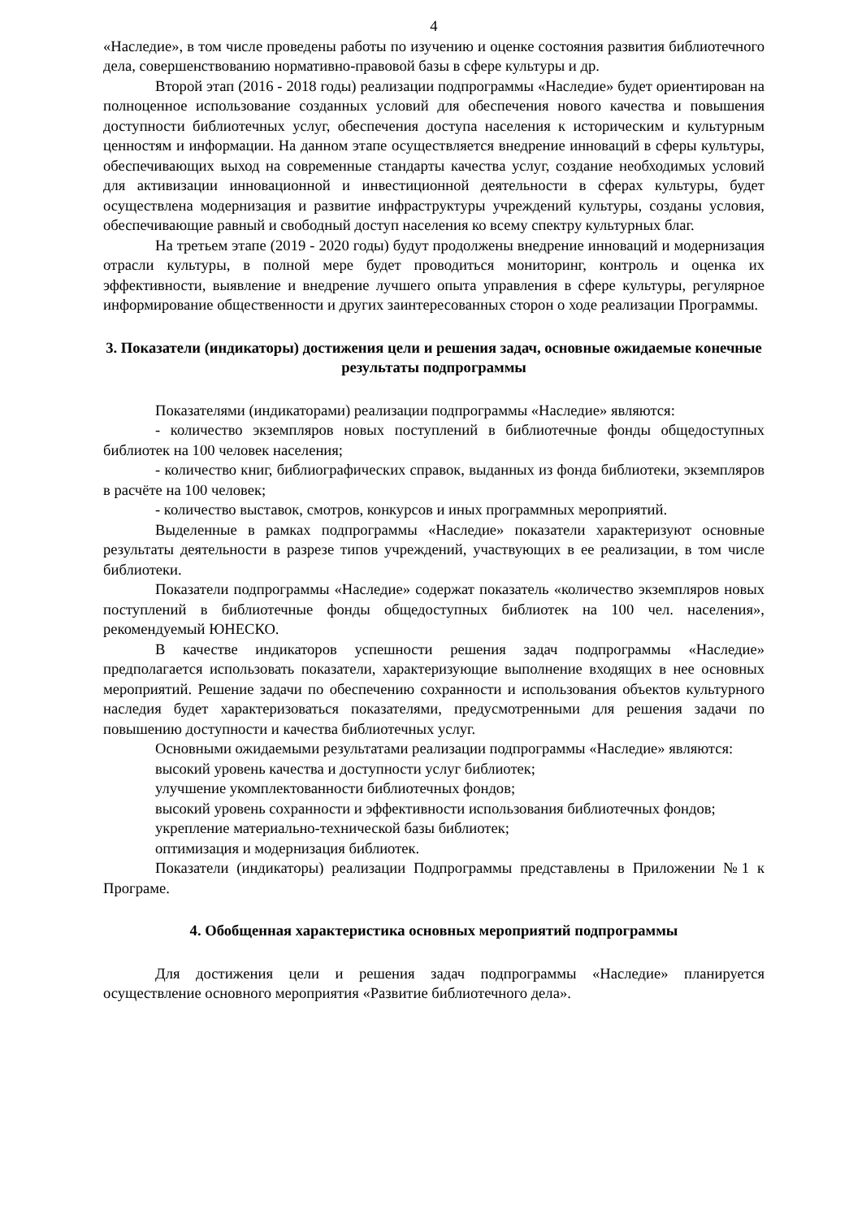4
«Наследие», в том числе проведены работы по изучению и оценке состояния развития библиотечного дела, совершенствованию нормативно-правовой базы в сфере культуры и др.
Второй этап (2016 - 2018 годы) реализации подпрограммы «Наследие» будет ориентирован на полноценное использование созданных условий для обеспечения нового качества и повышения доступности библиотечных услуг, обеспечения доступа населения к историческим и культурным ценностям и информации. На данном этапе осуществляется внедрение инноваций в сферы культуры, обеспечивающих выход на современные стандарты качества услуг, создание необходимых условий для активизации инновационной и инвестиционной деятельности в сферах культуры, будет осуществлена модернизация и развитие инфраструктуры учреждений культуры, созданы условия, обеспечивающие равный и свободный доступ населения ко всему спектру культурных благ.
На третьем этапе (2019 - 2020 годы) будут продолжены внедрение инноваций и модернизация отрасли культуры, в полной мере будет проводиться мониторинг, контроль и оценка их эффективности, выявление и внедрение лучшего опыта управления в сфере культуры, регулярное информирование общественности и других заинтересованных сторон о ходе реализации Программы.
3. Показатели (индикаторы) достижения цели и решения задач, основные ожидаемые конечные результаты подпрограммы
Показателями (индикаторами) реализации подпрограммы «Наследие» являются:
- количество экземпляров новых поступлений в библиотечные фонды общедоступных библиотек на 100 человек населения;
- количество книг, библиографических справок, выданных из фонда библиотеки, экземпляров в расчёте на 100 человек;
- количество выставок, смотров, конкурсов и иных программных мероприятий.
Выделенные в рамках подпрограммы «Наследие» показатели характеризуют основные результаты деятельности в разрезе типов учреждений, участвующих в ее реализации, в том числе библиотеки.
Показатели подпрограммы «Наследие» содержат показатель «количество экземпляров новых поступлений в библиотечные фонды общедоступных библиотек на 100 чел. населения», рекомендуемый ЮНЕСКО.
В качестве индикаторов успешности решения задач подпрограммы «Наследие» предполагается использовать показатели, характеризующие выполнение входящих в нее основных мероприятий. Решение задачи по обеспечению сохранности и использования объектов культурного наследия будет характеризоваться показателями, предусмотренными для решения задачи по повышению доступности и качества библиотечных услуг.
Основными ожидаемыми результатами реализации подпрограммы «Наследие» являются:
высокий уровень качества и доступности услуг библиотек;
улучшение укомплектованности библиотечных фондов;
высокий уровень сохранности и эффективности использования библиотечных фондов;
укрепление материально-технической базы библиотек;
оптимизация и модернизация библиотек.
Показатели (индикаторы) реализации Подпрограммы представлены в Приложении №1 к Програме.
4. Обобщенная характеристика основных мероприятий подпрограммы
Для достижения цели и решения задач подпрограммы «Наследие» планируется осуществление основного мероприятия «Развитие библиотечного дела».